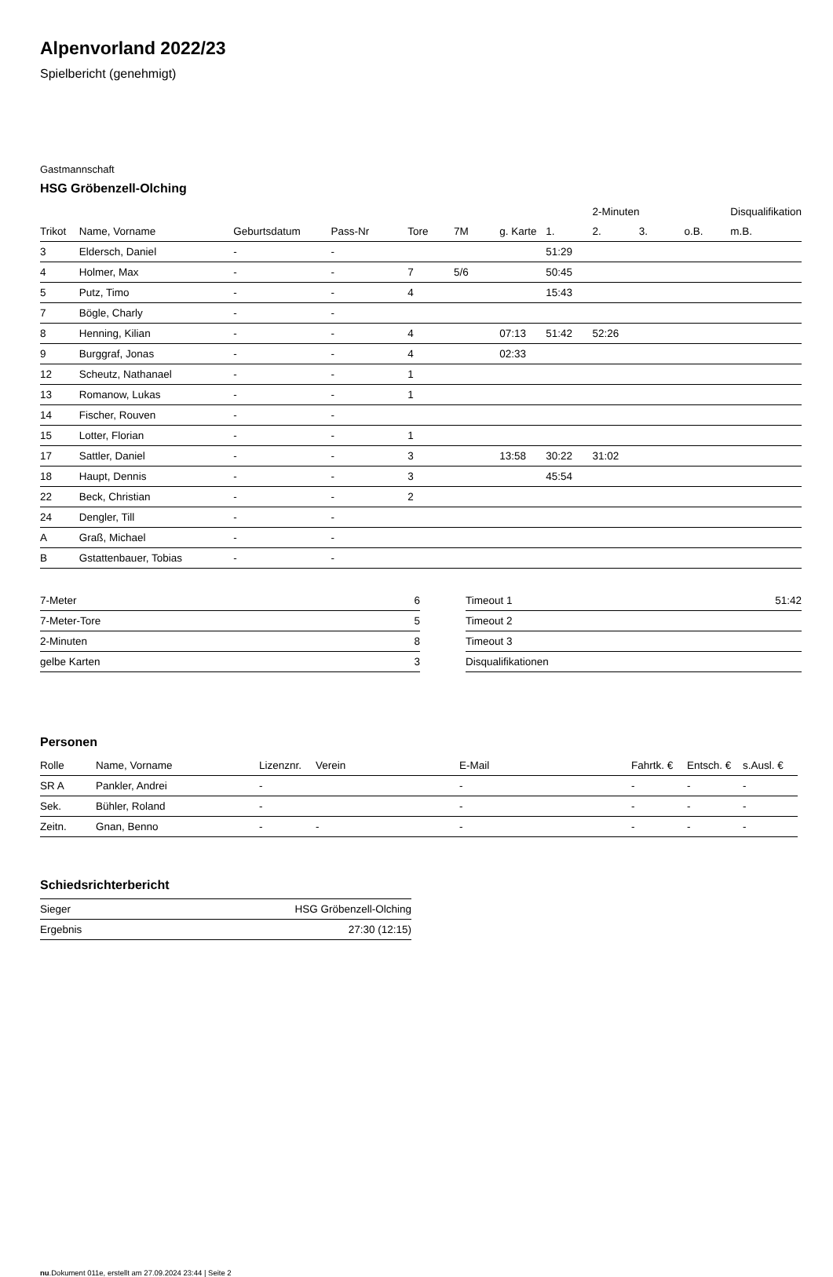Alpenvorland 2022/23
Spielbericht (genehmigt)
Gastmannschaft
HSG Gröbenzell-Olching
| | | | | | | | | 2-Minuten | | | Disqualifikation |
| --- | --- | --- | --- | --- | --- | --- | --- | --- | --- | --- | --- |
| Trikot | Name, Vorname | Geburtsdatum | Pass-Nr | Tore | 7M | g. Karte | 1. | 2. | 3. | o.B. | m.B. |
| 3 | Eldersch, Daniel | - | - | | | | 51:29 | | | | |
| 4 | Holmer, Max | - | - | 7 | 5/6 | | 50:45 | | | | |
| 5 | Putz, Timo | - | - | 4 | | | 15:43 | | | | |
| 7 | Bögle, Charly | - | - | | | | | | | | |
| 8 | Henning, Kilian | - | - | 4 | | 07:13 | 51:42 | 52:26 | | | |
| 9 | Burggraf, Jonas | - | - | 4 | | 02:33 | | | | | |
| 12 | Scheutz, Nathanael | - | - | 1 | | | | | | | |
| 13 | Romanow, Lukas | - | - | 1 | | | | | | | |
| 14 | Fischer, Rouven | - | - | | | | | | | | |
| 15 | Lotter, Florian | - | - | 1 | | | | | | | |
| 17 | Sattler, Daniel | - | - | 3 | | 13:58 | 30:22 | 31:02 | | | |
| 18 | Haupt, Dennis | - | - | 3 | | | 45:54 | | | | |
| 22 | Beck, Christian | - | - | 2 | | | | | | | |
| 24 | Dengler, Till | - | - | | | | | | | | |
| A | Graß, Michael | - | - | | | | | | | | |
| B | Gstattenbauer, Tobias | - | - | | | | | | | | |
| 7-Meter | 6 |
| 7-Meter-Tore | 5 |
| 2-Minuten | 8 |
| gelbe Karten | 3 |
| Timeout 1 | 51:42 |
| Timeout 2 | |
| Timeout 3 | |
| Disqualifikationen | |
Personen
| Rolle | Name, Vorname | Lizenznr. | Verein | E-Mail | Fahrtk. € | Entsch. € | s.Ausl. € |
| --- | --- | --- | --- | --- | --- | --- | --- |
| SR A | Pankler, Andrei | - | | - | - | - | - |
| Sek. | Bühler, Roland | - | | - | - | - | - |
| Zeitn. | Gnan, Benno | - | - | - | - | - | - |
Schiedsrichterbericht
| Sieger | HSG Gröbenzell-Olching |
| Ergebnis | 27:30 (12:15) |
nu.Dokument 011e, erstellt am 27.09.2024 23:44 | Seite 2